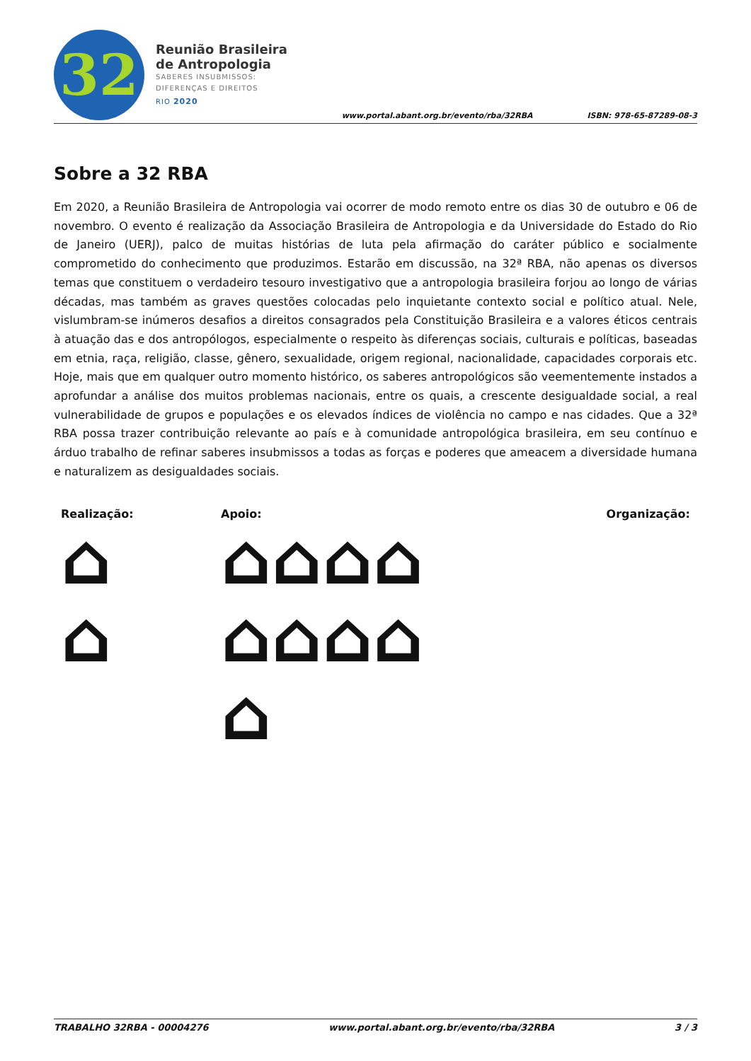32
Reunião Brasileira
de Antropologia
SABERES INSUBMISSOS:
DIFERENÇAS E DIREITOS
RIO 2020
www.portal.abant.org.br/evento/rba/32RBA
ISBN: 978-65-87289-08-3
Sobre a 32 RBA
Em 2020, a Reunião Brasileira de Antropologia vai ocorrer de modo remoto entre os dias 30 de outubro e 06 de novembro. O evento é realização da Associação Brasileira de Antropologia e da Universidade do Estado do Rio de Janeiro (UERJ), palco de muitas histórias de luta pela afirmação do caráter público e socialmente comprometido do conhecimento que produzimos. Estarão em discussão, na 32ª RBA, não apenas os diversos temas que constituem o verdadeiro tesouro investigativo que a antropologia brasileira forjou ao longo de várias décadas, mas também as graves questões colocadas pelo inquietante contexto social e político atual. Nele, vislumbram-se inúmeros desafios a direitos consagrados pela Constituição Brasileira e a valores éticos centrais à atuação das e dos antropólogos, especialmente o respeito às diferenças sociais, culturais e políticas, baseadas em etnia, raça, religião, classe, gênero, sexualidade, origem regional, nacionalidade, capacidades corporais etc. Hoje, mais que em qualquer outro momento histórico, os saberes antropológicos são veementemente instados a aprofundar a análise dos muitos problemas nacionais, entre os quais, a crescente desigualdade social, a real vulnerabilidade de grupos e populações e os elevados índices de violência no campo e nas cidades. Que a 32ª RBA possa trazer contribuição relevante ao país e à comunidade antropológica brasileira, em seu contínuo e árduo trabalho de refinar saberes insubmissos a todas as forças e poderes que ameacem a diversidade humana e naturalizem as desigualdades sociais.
Realização:
⌂
⌂
Apoio:
⌂⌂⌂⌂
⌂⌂⌂⌂
⌂
Organização:
TRABALHO 32RBA - 00004276 www.portal.abant.org.br/evento/rba/32RBA 3 / 3